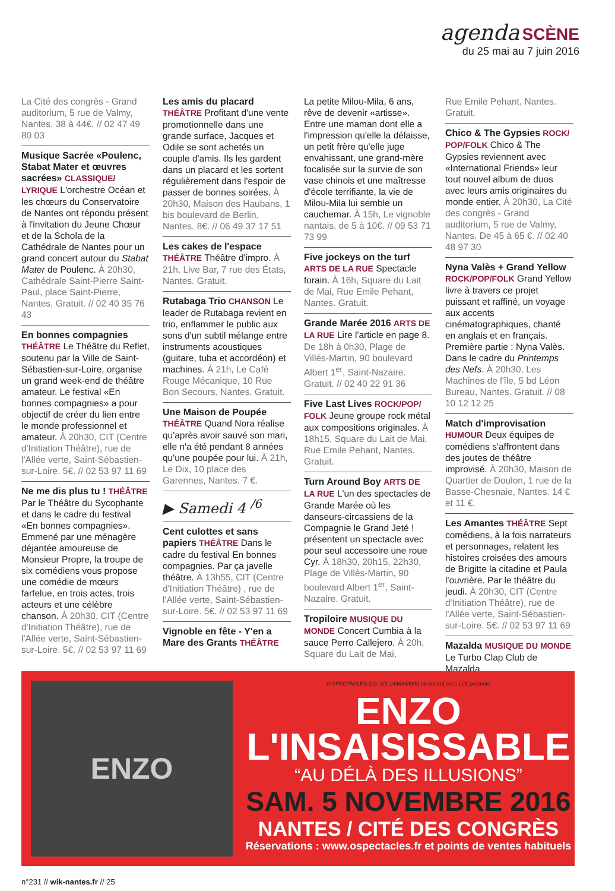agenda SCÈNE
du 25 mai au 7 juin 2016
La Cité des congrès - Grand auditorium, 5 rue de Valmy, Nantes. 38 à 44€. // 02 47 49 80 03
Musique Sacrée «Poulenc, Stabat Mater et œuvres sacrées» CLASSIQUE/ LYRIQUE L'orchestre Océan et les chœurs du Conservatoire de Nantes ont répondu présent à l'invitation du Jeune Chœur et de la Schola de la Cathédrale de Nantes pour un grand concert autour du Stabat Mater de Poulenc. À 20h30, Cathédrale Saint-Pierre Saint-Paul, place Saint-Pierre, Nantes. Gratuit. // 02 40 35 76 43
En bonnes compagnies THÉÂTRE Le Théâtre du Reflet, soutenu par la Ville de Saint-Sébastien-sur-Loire, organise un grand week-end de théâtre amateur. Le festival «En bonnes compagnies» a pour objectif de créer du lien entre le monde professionnel et amateur. À 20h30, CIT (Centre d'Initiation Théâtre), rue de l'Allée verte, Saint-Sébastien-sur-Loire. 5€. // 02 53 97 11 69
Ne me dis plus tu ! THÉÂTRE Par le Théâtre du Sycophante et dans le cadre du festival «En bonnes compagnies». Emmené par une ménagère déjantée amoureuse de Monsieur Propre, la troupe de six comédiens vous propose une comédie de mœurs farfelue, en trois actes, trois acteurs et une célèbre chanson. À 20h30, CIT (Centre d'Initiation Théâtre), rue de l'Allée verte, Saint-Sébastien-sur-Loire. 5€. // 02 53 97 11 69
Les amis du placard THÉÂTRE Profitant d'une vente promotionnelle dans une grande surface, Jacques et Odile se sont achetés un couple d'amis. Ils les gardent dans un placard et les sortent régulièrement dans l'espoir de passer de bonnes soirées. À 20h30, Maison des Haubans, 1 bis boulevard de Berlin, Nantes. 8€. // 06 49 37 17 51
Les cakes de l'espace THÉÂTRE Théâtre d'impro. À 21h, Live Bar, 7 rue des États, Nantes. Gratuit.
Rutabaga Trio CHANSON Le leader de Rutabaga revient en trio, enflammer le public aux sons d'un subtil mélange entre instruments acoustiques (guitare, tuba et accordéon) et machines. À 21h, Le Café Rouge Mécanique, 10 Rue Bon Secours, Nantes. Gratuit.
Une Maison de Poupée THÉÂTRE Quand Nora réalise qu'après avoir sauvé son mari, elle n'a été pendant 8 années qu'une poupée pour lui. À 21h, Le Dix, 10 place des Garennes, Nantes. 7 €.
▶ Samedi 4 <sup>/6</sup>
Cent culottes et sans papiers THÉÂTRE Dans le cadre du festival En bonnes compagnies. Par ça javelle théâtre. À 13h55, CIT (Centre d'Initiation Théâtre) , rue de l'Allée verte, Saint-Sébastien-sur-Loire. 5€. // 02 53 97 11 69
Vignoble en fête - Y'en a Mare des Grants THÉÂTRE
La petite Milou-Mila, 6 ans, rêve de devenir «artisse». Entre une maman dont elle a l'impression qu'elle la délaisse, un petit frère qu'elle juge envahissant, une grand-mère focalisée sur la survie de son vase chinois et une maîtresse d'école terrifiante, la vie de Milou-Mila lui semble un cauchemar. À 15h, Le vignoble nantais. de 5 à 10€. // 09 53 71 73 99
Five jockeys on the turf ARTS DE LA RUE Spectacle forain. À 16h, Square du Lait de Mai, Rue Emile Pehant, Nantes. Gratuit.
Grande Marée 2016 ARTS DE LA RUE Lire l'article en page 8. De 18h à 0h30, Plage de Villès-Martin, 90 boulevard Albert 1<sup>er</sup>, Saint-Nazaire. Gratuit. // 02 40 22 91 36
Five Last Lives ROCK/POP/ FOLK Jeune groupe rock métal aux compositions originales. À 18h15, Square du Lait de Mai, Rue Emile Pehant, Nantes. Gratuit.
Turn Around Boy ARTS DE LA RUE L'un des spectacles de Grande Marée où les danseurs-circassiens de la Compagnie le Grand Jeté ! présentent un spectacle avec pour seul accessoire une roue Cyr. À 18h30, 20h15, 22h30, Plage de Villès-Martin, 90 boulevard Albert 1<sup>er</sup>, Saint-Nazaire. Gratuit.
Tropiloire MUSIQUE DU MONDE Concert Cumbia à la sauce Perro Callejero. À 20h, Square du Lait de Mai,
Rue Emile Pehant, Nantes. Gratuit.
Chico & The Gypsies ROCK/ POP/FOLK Chico & The Gypsies reviennent avec «International Friends» leur tout nouvel album de duos avec leurs amis originaires du monde entier. À 20h30, La Cité des congrès - Grand auditorium, 5 rue de Valmy, Nantes. De 45 à 65 €. // 02 40 48 97 30
Nyna Valès + Grand Yellow ROCK/POP/FOLK Grand Yellow livre à travers ce projet puissant et raffiné, un voyage aux accents cinématographiques, chanté en anglais et en français. Première partie : Nyna Valès. Dans le cadre du Printemps des Nefs. À 20h30, Les Machines de l'île, 5 bd Léon Bureau, Nantes. Gratuit. // 08 10 12 12 25
Match d'improvisation HUMOUR Deux équipes de comédiens s'affrontent dans des joutes de théâtre improvisé. À 20h30, Maison de Quartier de Doulon, 1 rue de la Basse-Chesnaie, Nantes. 14 € et 11 €.
Les Amantes THÉÂTRE Sept comédiens, à la fois narrateurs et personnages, relatent les histoires croisées des amours de Brigitte la citadine et Paula l'ouvrière. Par le théâtre du jeudi. À 20h30, CIT (Centre d'Initiation Théâtre), rue de l'Allée verte, Saint-Sébastien-sur-Loire. 5€. // 02 53 97 11 69
Mazalda MUSIQUE DU MONDE Le Turbo Clap Club de Mazalda
ENZO
O SPECTACLES (Lic. 2/3-144684/685) en accord avec LLE présente
ENZO
L'INSAISISSABLE
“AU DÉLÀ DES ILLUSIONS”
SAM. 5 NOVEMBRE 2016
NANTES / CITÉ DES CONGRÈS
Réservations : www.ospectacles.fr et points de ventes habituels
n°231 // wik-nantes.fr // 25